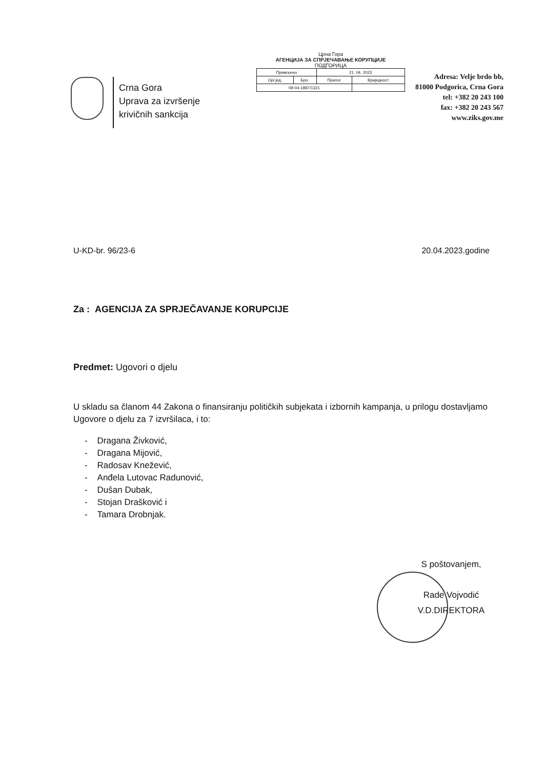Crna Gora
Uprava za izvršenje
krivičnih sankcija
Црна Гора
АГЕНЦИЈА ЗА СПРЈЕЧАВАЊЕ КОРУПЦИЈЕ
ПОДГОРИЦА
| Примљено | | 21. 04. 2023 | |
| Орг.јед. | Бро. | Прилог | Вриједност |
| 09-04-1887/1321 | | | |
Adresa: Velje brdo bb,
81000 Podgorica, Crna Gora
tel: +382 20 243 100
fax: +382 20 243 567
www.ziks.gov.me
U-KD-br. 96/23-6 20.04.2023.godine
Za : AGENCIJA ZA SPRJEČAVANJE KORUPCIJE
Predmet: Ugovori o djelu
U skladu sa članom 44 Zakona o finansiranju političkih subjekata i izbornih kampanja, u prilogu dostavljamo Ugovore o djelu za 7 izvršilaca, i to:
- Dragana Živković,
- Dragana Mijović,
- Radosav Knežević,
- Anđela Lutovac Radunović,
- Dušan Dubak,
- Stojan Drašković i
- Tamara Drobnjak.
S poštovanjem,
Rade Vojvodić
V.D.DIREKTORA